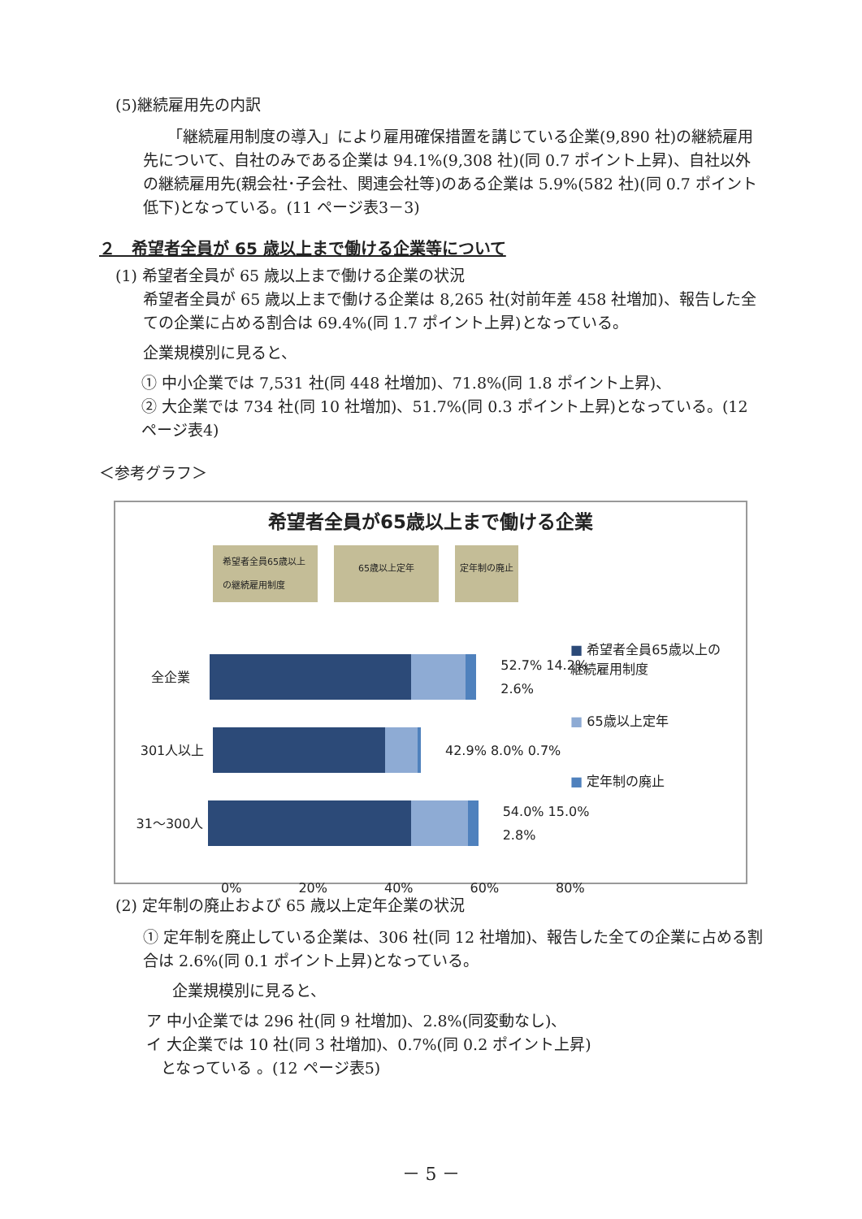(5)継続雇用先の内訳
「継続雇用制度の導入」により雇用確保措置を講じている企業(9,890 社)の継続雇用先について、自社のみである企業は 94.1%(9,308 社)(同 0.7 ポイント上昇)、自社以外の継続雇用先(親会社･子会社、関連会社等)のある企業は 5.9%(582 社)(同 0.7 ポイント低下)となっている。(11 ページ表3－3)
２　希望者全員が 65 歳以上まで働ける企業等について
(1) 希望者全員が 65 歳以上まで働ける企業の状況
希望者全員が 65 歳以上まで働ける企業は 8,265 社(対前年差 458 社増加)、報告した全ての企業に占める割合は 69.4%(同 1.7 ポイント上昇)となっている。
企業規模別に見ると、
① 中小企業では 7,531 社(同 448 社増加)、71.8%(同 1.8 ポイント上昇)、
② 大企業では 734 社(同 10 社増加)、51.7%(同 0.3 ポイント上昇)となっている。(12 ページ表4)
＜参考グラフ＞
希望者全員が65歳以上まで働ける企業
希望者全員65歳以上の継続雇用制度 65歳以上定年 定年制の廃止
全企業 52.7% 14.2% 2.6%
301人以上 42.9% 8.0% 0.7%
31～300人 54.0% 15.0% 2.8%
0% 20% 40% 60% 80%
■ 希望者全員65歳以上の継続雇用制度
■ 65歳以上定年
■ 定年制の廃止
(2) 定年制の廃止および 65 歳以上定年企業の状況
① 定年制を廃止している企業は、306 社(同 12 社増加)、報告した全ての企業に占める割合は 2.6%(同 0.1 ポイント上昇)となっている。
企業規模別に見ると、
ア 中小企業では 296 社(同 9 社増加)、2.8%(同変動なし)、
イ 大企業では 10 社(同 3 社増加)、0.7%(同 0.2 ポイント上昇)
となっている 。(12 ページ表5)
－ 5 －